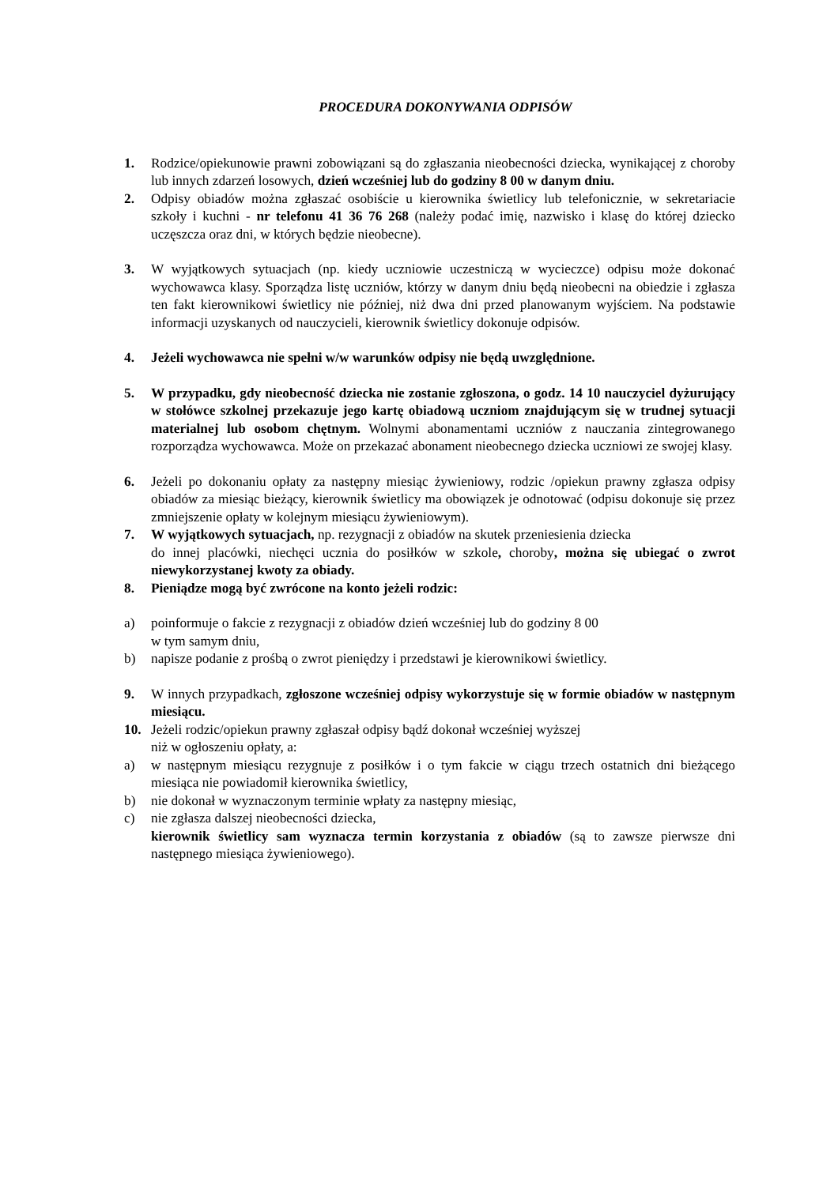PROCEDURA DOKONYWANIA ODPISÓW
1. Rodzice/opiekunowie prawni zobowiązani są do zgłaszania nieobecności dziecka, wynikającej z choroby lub innych zdarzeń losowych, dzień wcześniej lub do godziny 8 00 w danym dniu.
2. Odpisy obiadów można zgłaszać osobiście u kierownika świetlicy lub telefonicznie, w sekretariacie szkoły i kuchni - nr telefonu 41 36 76 268 (należy podać imię, nazwisko i klasę do której dziecko uczęszcza oraz dni, w których będzie nieobecne).
3. W wyjątkowych sytuacjach (np. kiedy uczniowie uczestniczą w wycieczce) odpisu może dokonać wychowawca klasy. Sporządza listę uczniów, którzy w danym dniu będą nieobecni na obiedzie i zgłasza ten fakt kierownikowi świetlicy nie później, niż dwa dni przed planowanym wyjściem. Na podstawie informacji uzyskanych od nauczycieli, kierownik świetlicy dokonuje odpisów.
4. Jeżeli wychowawca nie spełni w/w warunków odpisy nie będą uwzględnione.
5. W przypadku, gdy nieobecność dziecka nie zostanie zgłoszona, o godz. 14 10 nauczyciel dyżurujący w stołówce szkolnej przekazuje jego kartę obiadową uczniom znajdującym się w trudnej sytuacji materialnej lub osobom chętnym. Wolnymi abonamentami uczniów z nauczania zintegrowanego rozporządza wychowawca. Może on przekazać abonament nieobecnego dziecka uczniowi ze swojej klasy.
6. Jeżeli po dokonaniu opłaty za następny miesiąc żywieniowy, rodzic /opiekun prawny zgłasza odpisy obiadów za miesiąc bieżący, kierownik świetlicy ma obowiązek je odnotować (odpisu dokonuje się przez zmniejszenie opłaty w kolejnym miesiącu żywieniowym).
7. W wyjątkowych sytuacjach, np. rezygnacji z obiadów na skutek przeniesienia dziecka
do innej placówki, niechęci ucznia do posiłków w szkole, choroby, można się ubiegać o zwrot niewykorzystanej kwoty za obiady.
8. Pieniądze mogą być zwrócone na konto jeżeli rodzic:
a) poinformuje o fakcie z rezygnacji z obiadów dzień wcześniej lub do godziny 8 00
w tym samym dniu,
b) napisze podanie z prośbą o zwrot pieniędzy i przedstawi je kierownikowi świetlicy.
9. W innych przypadkach, zgłoszone wcześniej odpisy wykorzystuje się w formie obiadów w następnym miesiącu.
10. Jeżeli rodzic/opiekun prawny zgłaszał odpisy bądź dokonał wcześniej wyższej
niż w ogłoszeniu opłaty, a:
a) w następnym miesiącu rezygnuje z posiłków i o tym fakcie w ciągu trzech ostatnich dni bieżącego miesiąca nie powiadomił kierownika świetlicy,
b) nie dokonał w wyznaczonym terminie wpłaty za następny miesiąc,
c) nie zgłasza dalszej nieobecności dziecka,
kierownik świetlicy sam wyznacza termin korzystania z obiadów (są to zawsze pierwsze dni następnego miesiąca żywieniowego).